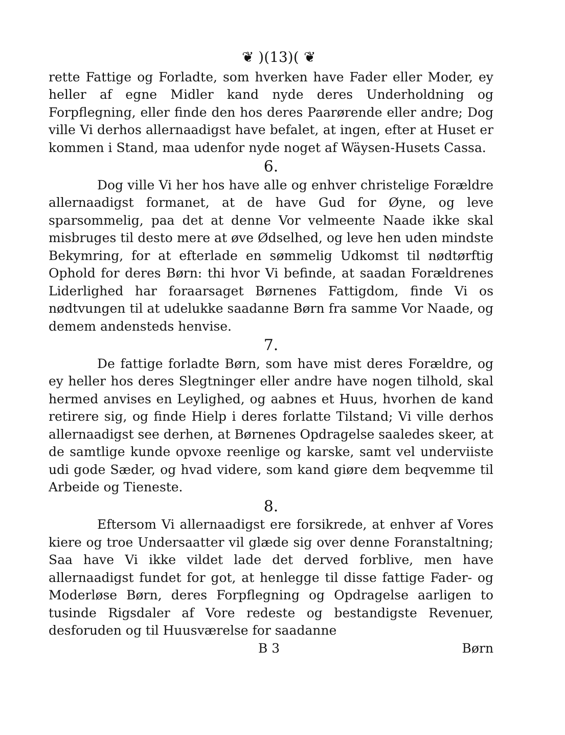❦ )(13)( ❦
rette Fattige og Forladte, som hverken have Fader eller Moder, ey heller af egne Midler kand nyde deres Underholdning og Forpflegning, eller finde den hos deres Paarørende eller andre; Dog ville Vi derhos allernaadigst have befalet, at ingen, efter at Huset er kommen i Stand, maa udenfor nyde noget af Wäysen-Husets Cassa.
6.
Dog ville Vi her hos have alle og enhver christelige Forældre allernaadigst formanet, at de have Gud for Øyne, og leve sparsommelig, paa det at denne Vor velmeente Naade ikke skal misbruges til desto mere at øve Ødselhed, og leve hen uden mindste Bekymring, for at efterlade en sømmelig Udkomst til nødtørftig Ophold for deres Børn: thi hvor Vi befinde, at saadan Forældrenes Liderlighed har foraarsaget Børnenes Fattigdom, finde Vi os nødtvungen til at udelukke saadanne Børn fra samme Vor Naade, og demem andensteds henvise.
7.
De fattige forladte Børn, som have mist deres Forældre, og ey heller hos deres Slegtninger eller andre have nogen tilhold, skal hermed anvises en Leylighed, og aabnes et Huus, hvorhen de kand retirere sig, og finde Hielp i deres forlatte Tilstand; Vi ville derhos allernaadigst see derhen, at Børnenes Opdragelse saaledes skeer, at de samtlige kunde opvoxe reenlige og karske, samt vel underviiste udi gode Sæder, og hvad videre, som kand giøre dem beqvemme til Arbeide og Tieneste.
8.
Eftersom Vi allernaadigst ere forsikrede, at enhver af Vores kiere og troe Undersaatter vil glæde sig over denne Foranstaltning; Saa have Vi ikke vildet lade det derved forblive, men have allernaadigst fundet for got, at henlegge til disse fattige Fader- og Moderløse Børn, deres Forpflegning og Opdragelse aarligen to tusinde Rigsdaler af Vore redeste og bestandigste Revenuer, desforuden og til Huusværelse for saadanne
B 3 Børn